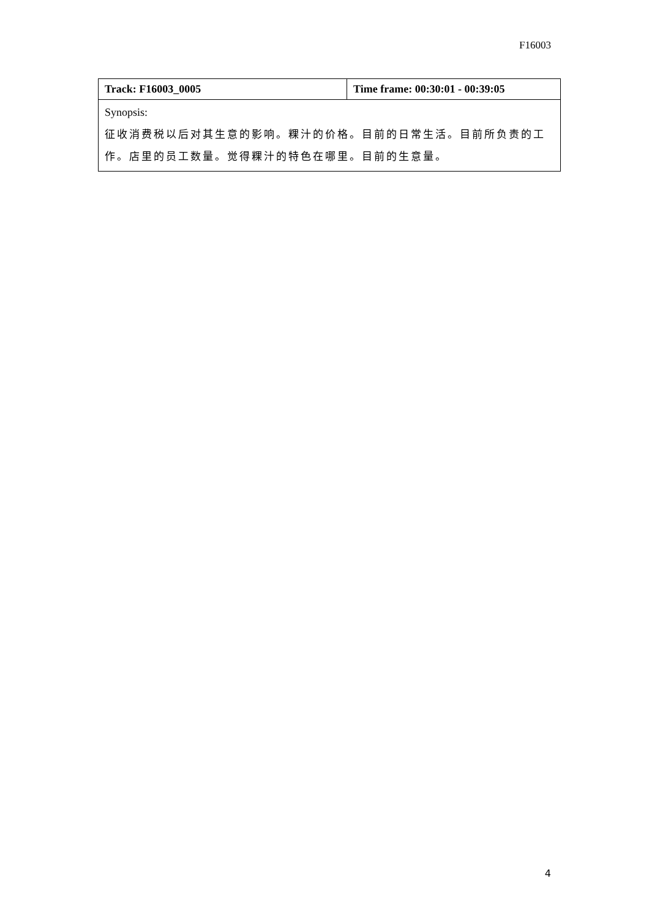F16003
| Track: F16003_0005 | Time frame: 00:30:01 - 00:39:05 |
| --- | --- |
| Synopsis: 征收消费税以后对其生意的影响。粿汁的价格。目前的日常生活。目前所负责的工作。店里的员工数量。觉得粿汁的特色在哪里。目前的生意量。 | |
4